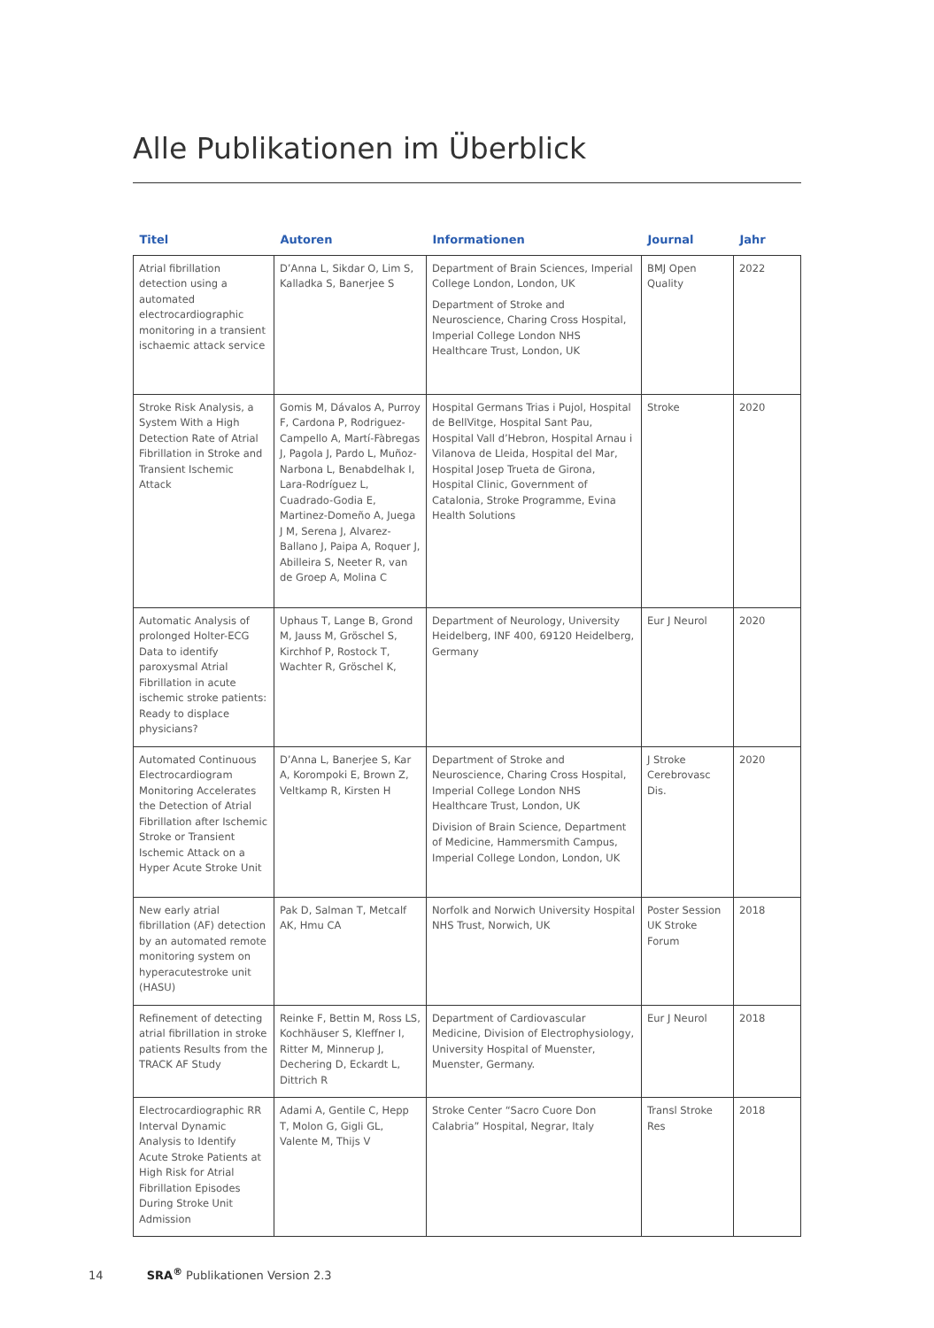Alle Publikationen im Überblick
| Titel | Autoren | Informationen | Journal | Jahr |
| --- | --- | --- | --- | --- |
| Atrial fibrillation detection using a automated electrocardiographic monitoring in a transient ischaemic attack service | D’Anna L, Sikdar O, Lim S, Kalladka S, Banerjee S | Department of Brain Sciences, Imperial College London, London, UK Department of Stroke and Neuroscience, Charing Cross Hospital, Imperial College London NHS Healthcare Trust, London, UK | BMJ Open Quality | 2022 |
| Stroke Risk Analysis, a System With a High Detection Rate of Atrial Fibrillation in Stroke and Transient Ischemic Attack | Gomis M, Dávalos A, Purroy F, Cardona P, Rodriguez-Campello A, Martí-Fàbregas J, Pagola J, Pardo L, Muñoz-Narbona L, Benabdelhak I, Lara-Rodríguez L, Cuadrado-Godia E, Martinez-Domeño A, Juega J M, Serena J, Alvarez-Ballano J, Paipa A, Roquer J, Abilleira S, Neeter R, van de Groep A, Molina C | Hospital Germans Trias i Pujol, Hospital de BellVitge, Hospital Sant Pau, Hospital Vall d’Hebron, Hospital Arnau i Vilanova de Lleida, Hospital del Mar, Hospital Josep Trueta de Girona, Hospital Clinic, Government of Catalonia, Stroke Programme, Evina Health Solutions | Stroke | 2020 |
| Automatic Analysis of prolonged Holter-ECG Data to identify paroxysmal Atrial Fibrillation in acute ischemic stroke patients: Ready to displace physicians? | Uphaus T, Lange B, Grond M, Jauss M, Gröschel S, Kirchhof P, Rostock T, Wachter R, Gröschel K, | Department of Neurology, University Heidelberg, INF 400, 69120 Heidelberg, Germany | Eur J Neurol | 2020 |
| Automated Continuous Electrocardiogram Monitoring Accelerates the Detection of Atrial Fibrillation after Ischemic Stroke or Transient Ischemic Attack on a Hyper Acute Stroke Unit | D’Anna L, Banerjee S, Kar A, Korompoki E, Brown Z, Veltkamp R, Kirsten H | Department of Stroke and Neuroscience, Charing Cross Hospital, Imperial College London NHS Healthcare Trust, London, UK Division of Brain Science, Department of Medicine, Hammersmith Campus, Imperial College London, London, UK | J Stroke Cerebrovasc Dis. | 2020 |
| New early atrial fibrillation (AF) detection by an automated remote monitoring system on hyperacutestroke unit (HASU) | Pak D, Salman T, Metcalf AK, Hmu CA | Norfolk and Norwich University Hospital NHS Trust, Norwich, UK | Poster Session UK Stroke Forum | 2018 |
| Refinement of detecting atrial fibrillation in stroke patients Results from the TRACK AF Study | Reinke F, Bettin M, Ross LS, Kochhäuser S, Kleffner I, Ritter M, Minnerup J, Dechering D, Eckardt L, Dittrich R | Department of Cardiovascular Medicine, Division of Electrophysiology, University Hospital of Muenster, Muenster, Germany. | Eur J Neurol | 2018 |
| Electrocardiographic RR Interval Dynamic Analysis to Identify Acute Stroke Patients at High Risk for Atrial Fibrillation Episodes During Stroke Unit Admission | Adami A, Gentile C, Hepp T, Molon G, Gigli GL, Valente M, Thijs V | Stroke Center “Sacro Cuore Don Calabria” Hospital, Negrar, Italy | Transl Stroke Res | 2018 |
14 SRA<sup>®</sup> Publikationen Version 2.3